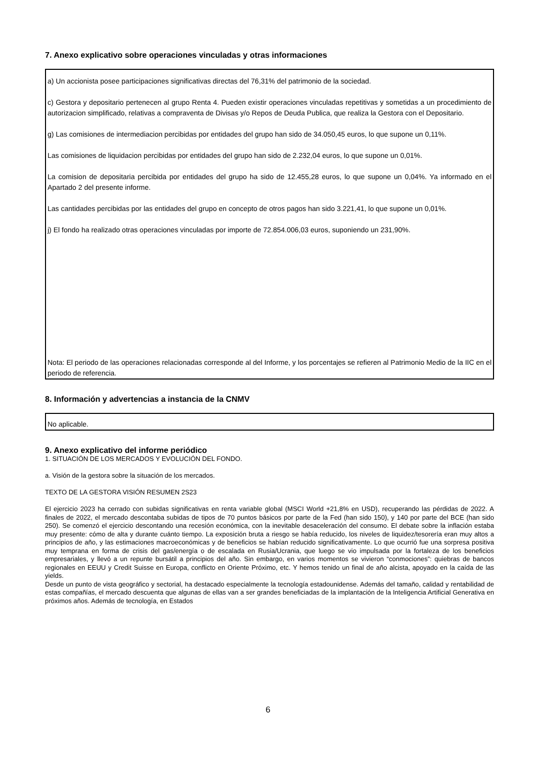7. Anexo explicativo sobre operaciones vinculadas y otras informaciones
a) Un accionista posee participaciones significativas directas del 76,31% del patrimonio de la sociedad.
c) Gestora y depositario pertenecen al grupo Renta 4. Pueden existir operaciones vinculadas repetitivas y sometidas a un procedimiento de autorizacion simplificado, relativas a compraventa de Divisas y/o Repos de Deuda Publica, que realiza la Gestora con el Depositario.
g) Las comisiones de intermediacion percibidas por entidades del grupo han sido de 34.050,45 euros, lo que supone un 0,11%.
Las comisiones de liquidacion percibidas por entidades del grupo han sido de 2.232,04 euros, lo que supone un 0,01%.
La comision de depositaria percibida por entidades del grupo ha sido de 12.455,28 euros, lo que supone un 0,04%. Ya informado en el Apartado 2 del presente informe.
Las cantidades percibidas por las entidades del grupo en concepto de otros pagos han sido 3.221,41, lo que supone un 0,01%.
j) El fondo ha realizado otras operaciones vinculadas por importe de 72.854.006,03 euros, suponiendo un 231,90%.
Nota: El periodo de las operaciones relacionadas corresponde al del Informe, y los porcentajes se refieren al Patrimonio Medio de la IIC en el periodo de referencia.
8. Información y advertencias a instancia de la CNMV
No aplicable.
9. Anexo explicativo del informe periódico
1. SITUACIÓN DE LOS MERCADOS Y EVOLUCIÓN DEL FONDO.
a. Visión de la gestora sobre la situación de los mercados.
TEXTO DE LA GESTORA VISIÓN RESUMEN 2S23
El ejercicio 2023 ha cerrado con subidas significativas en renta variable global (MSCI World +21,8% en USD), recuperando las pérdidas de 2022. A finales de 2022, el mercado descontaba subidas de tipos de 70 puntos básicos por parte de la Fed (han sido 150), y 140 por parte del BCE (han sido 250). Se comenzó el ejercicio descontando una recesión económica, con la inevitable desaceleración del consumo. El debate sobre la inflación estaba muy presente: cómo de alta y durante cuánto tiempo. La exposición bruta a riesgo se había reducido, los niveles de liquidez/tesorería eran muy altos a principios de año, y las estimaciones macroeconómicas y de beneficios se habían reducido significativamente. Lo que ocurrió fue una sorpresa positiva muy temprana en forma de crisis del gas/energía o de escalada en Rusia/Ucrania, que luego se vio impulsada por la fortaleza de los beneficios empresariales, y llevó a un repunte bursátil a principios del año. Sin embargo, en varios momentos se vivieron “conmociones”: quiebras de bancos regionales en EEUU y Credit Suisse en Europa, conflicto en Oriente Próximo, etc. Y hemos tenido un final de año alcista, apoyado en la caída de las yields.
Desde un punto de vista geográfico y sectorial, ha destacado especialmente la tecnología estadounidense. Además del tamaño, calidad y rentabilidad de estas compañías, el mercado descuenta que algunas de ellas van a ser grandes beneficiadas de la implantación de la Inteligencia Artificial Generativa en próximos años. Además de tecnología, en Estados
6